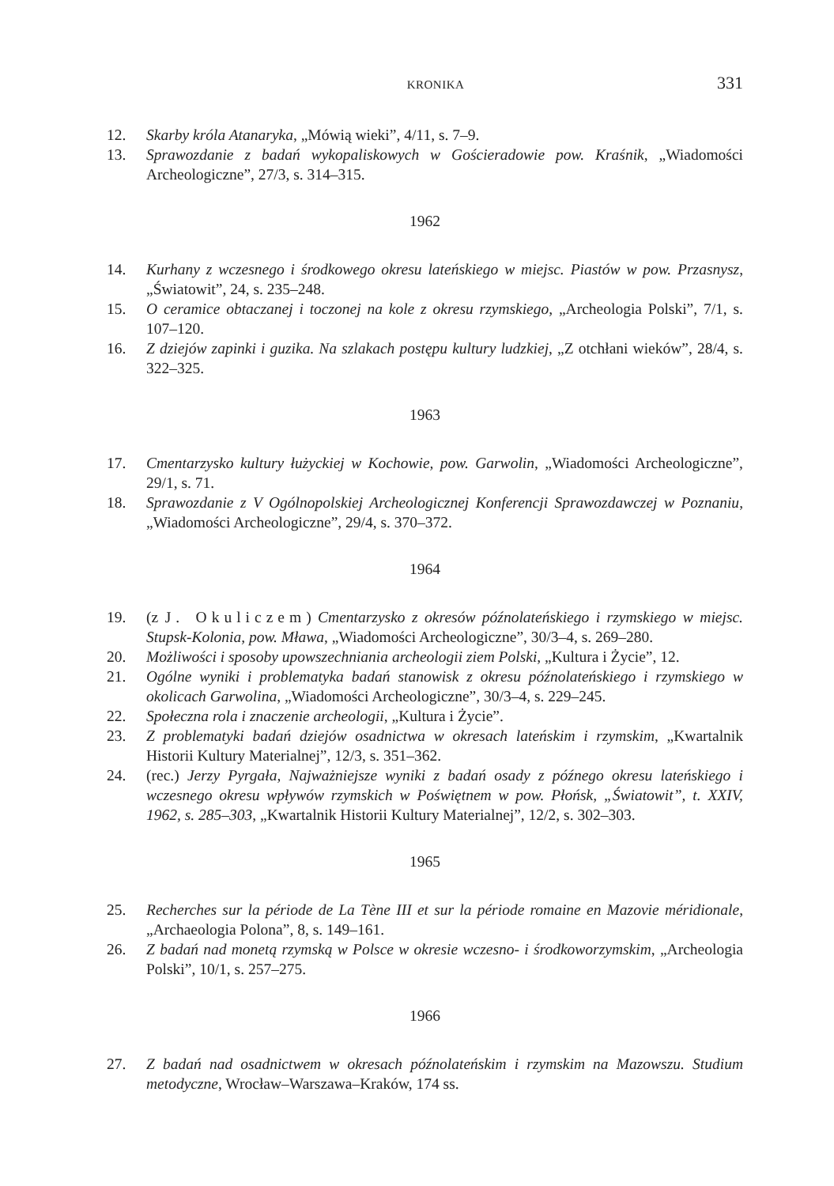KRONIKA 331
12. Skarby króla Atanaryka, „Mówią wieki”, 4/11, s. 7–9.
13. Sprawozdanie z badań wykopaliskowych w Gościeradowie pow. Kraśnik, „Wiadomości Archeologiczne”, 27/3, s. 314–315.
1962
14. Kurhany z wczesnego i środkowego okresu lateńskiego w miejsc. Piastów w pow. Przasnysz, „Światowit”, 24, s. 235–248.
15. O ceramice obtaczanej i toczonej na kole z okresu rzymskiego, „Archeologia Polski”, 7/1, s. 107–120.
16. Z dziejów zapinki i guzika. Na szlakach postępu kultury ludzkiej, „Z otchłani wieków”, 28/4, s. 322–325.
1963
17. Cmentarzysko kultury łużyckiej w Kochowie, pow. Garwolin, „Wiadomości Archeologiczne”, 29/1, s. 71.
18. Sprawozdanie z V Ogólnopolskiej Archeologicznej Konferencji Sprawozdawczej w Poznaniu, „Wiadomości Archeologiczne”, 29/4, s. 370–372.
1964
19. (z J. Okuliczem) Cmentarzysko z okresów późnolateńskiego i rzymskiego w miejsc. Stupsk-Kolonia, pow. Mława, „Wiadomości Archeologiczne”, 30/3–4, s. 269–280.
20. Możliwości i sposoby upowszechniania archeologii ziem Polski, „Kultura i Życie”, 12.
21. Ogólne wyniki i problematyka badań stanowisk z okresu późnolateńskiego i rzymskiego w okolicach Garwolina, „Wiadomości Archeologiczne”, 30/3–4, s. 229–245.
22. Społeczna rola i znaczenie archeologii, „Kultura i Życie”.
23. Z problematyki badań dziejów osadnictwa w okresach lateńskim i rzymskim, „Kwartalnik Historii Kultury Materialnej”, 12/3, s. 351–362.
24. (rec.) Jerzy Pyrgała, Najważniejsze wyniki z badań osady z późnego okresu lateńskiego i wczesnego okresu wpływów rzymskich w Poświętnem w pow. Płońsk, „Światowit”, t. XXIV, 1962, s. 285–303, „Kwartalnik Historii Kultury Materialnej”, 12/2, s. 302–303.
1965
25. Recherches sur la période de La Tène III et sur la période romaine en Mazovie méridionale, „Archaeologia Polona”, 8, s. 149–161.
26. Z badań nad monetą rzymską w Polsce w okresie wczesno- i środkoworzymskim, „Archeologia Polski”, 10/1, s. 257–275.
1966
27. Z badań nad osadnictwem w okresach późnolateńskim i rzymskim na Mazowszu. Studium metodyczne, Wrocław–Warszawa–Kraków, 174 ss.